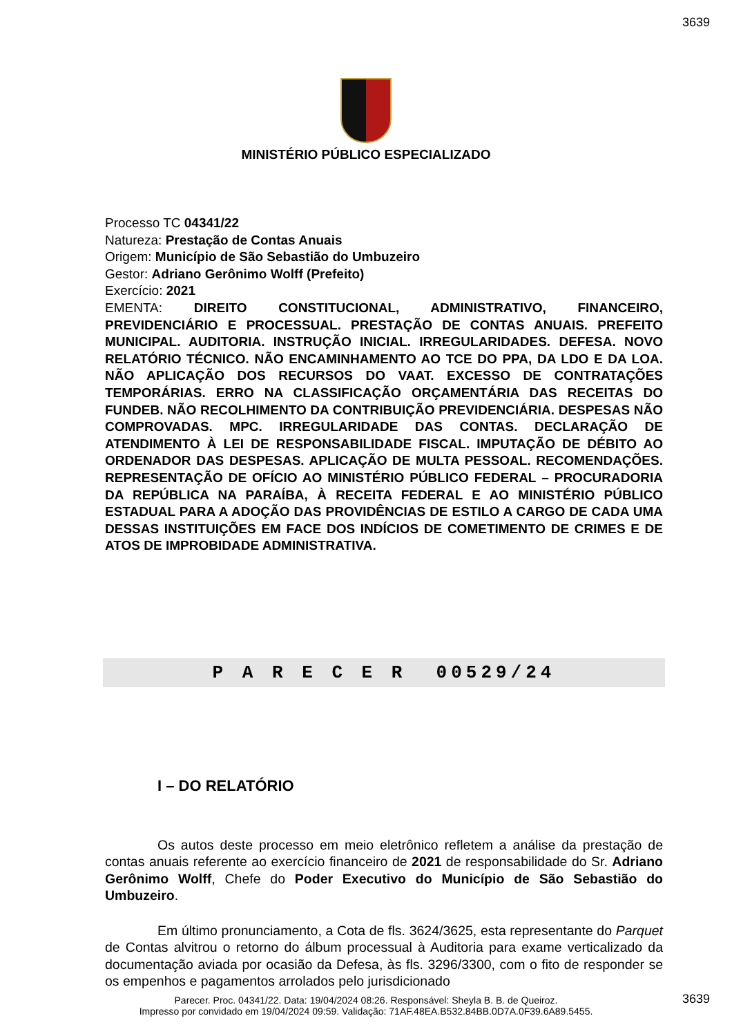3639
MINISTÉRIO PÚBLICO ESPECIALIZADO
Processo TC 04341/22
Natureza: Prestação de Contas Anuais
Origem: Município de São Sebastião do Umbuzeiro
Gestor: Adriano Gerônimo Wolff (Prefeito)
Exercício: 2021
EMENTA: DIREITO CONSTITUCIONAL, ADMINISTRATIVO, FINANCEIRO, PREVIDENCIÁRIO E PROCESSUAL. PRESTAÇÃO DE CONTAS ANUAIS. PREFEITO MUNICIPAL. AUDITORIA. INSTRUÇÃO INICIAL. IRREGULARIDADES. DEFESA. NOVO RELATÓRIO TÉCNICO. NÃO ENCAMINHAMENTO AO TCE DO PPA, DA LDO E DA LOA. NÃO APLICAÇÃO DOS RECURSOS DO VAAT. EXCESSO DE CONTRATAÇÕES TEMPORÁRIAS. ERRO NA CLASSIFICAÇÃO ORÇAMENTÁRIA DAS RECEITAS DO FUNDEB. NÃO RECOLHIMENTO DA CONTRIBUIÇÃO PREVIDENCIÁRIA. DESPESAS NÃO COMPROVADAS. MPC. IRREGULARIDADE DAS CONTAS. DECLARAÇÃO DE ATENDIMENTO À LEI DE RESPONSABILIDADE FISCAL. IMPUTAÇÃO DE DÉBITO AO ORDENADOR DAS DESPESAS. APLICAÇÃO DE MULTA PESSOAL. RECOMENDAÇÕES. REPRESENTAÇÃO DE OFÍCIO AO MINISTÉRIO PÚBLICO FEDERAL – PROCURADORIA DA REPÚBLICA NA PARAÍBA, À RECEITA FEDERAL E AO MINISTÉRIO PÚBLICO ESTADUAL PARA A ADOÇÃO DAS PROVIDÊNCIAS DE ESTILO A CARGO DE CADA UMA DESSAS INSTITUIÇÕES EM FACE DOS INDÍCIOS DE COMETIMENTO DE CRIMES E DE ATOS DE IMPROBIDADE ADMINISTRATIVA.
P A R E C E R 00529/24
I – DO RELATÓRIO
Os autos deste processo em meio eletrônico refletem a análise da prestação de contas anuais referente ao exercício financeiro de 2021 de responsabilidade do Sr. Adriano Gerônimo Wolff, Chefe do Poder Executivo do Município de São Sebastião do Umbuzeiro.
Em último pronunciamento, a Cota de fls. 3624/3625, esta representante do Parquet de Contas alvitrou o retorno do álbum processual à Auditoria para exame verticalizado da documentação aviada por ocasião da Defesa, às fls. 3296/3300, com o fito de responder se os empenhos e pagamentos arrolados pelo jurisdicionado
3639
Parecer. Proc. 04341/22. Data: 19/04/2024 08:26. Responsável: Sheyla B. B. de Queiroz.
Impresso por convidado em 19/04/2024 09:59. Validação: 71AF.48EA.B532.84BB.0D7A.0F39.6A89.5455.